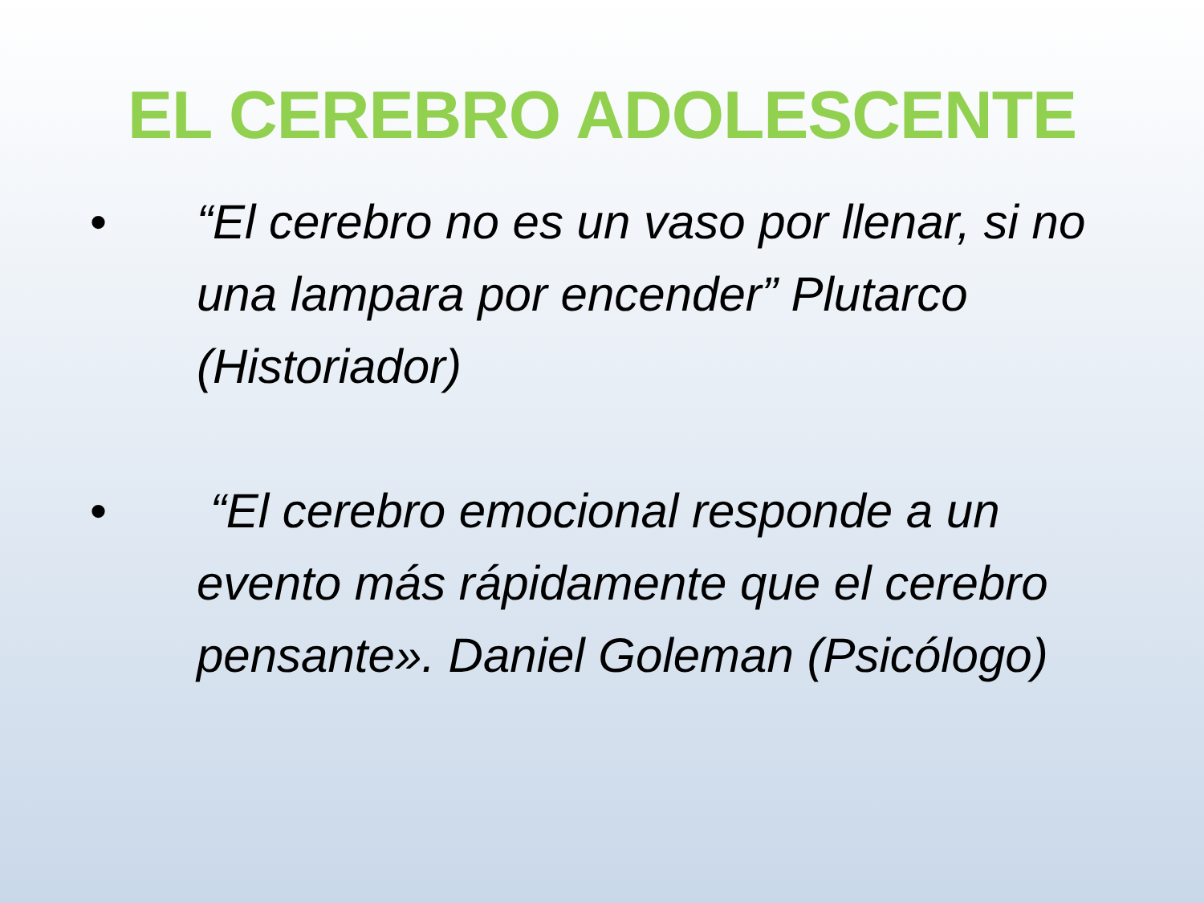EL CEREBRO ADOLESCENTE
• “El cerebro no es un vaso por llenar, si no una lampara por encender” Plutarco (Historiador)
• “El cerebro emocional responde a un evento más rápidamente que el cerebro pensante». Daniel Goleman (Psicólogo)